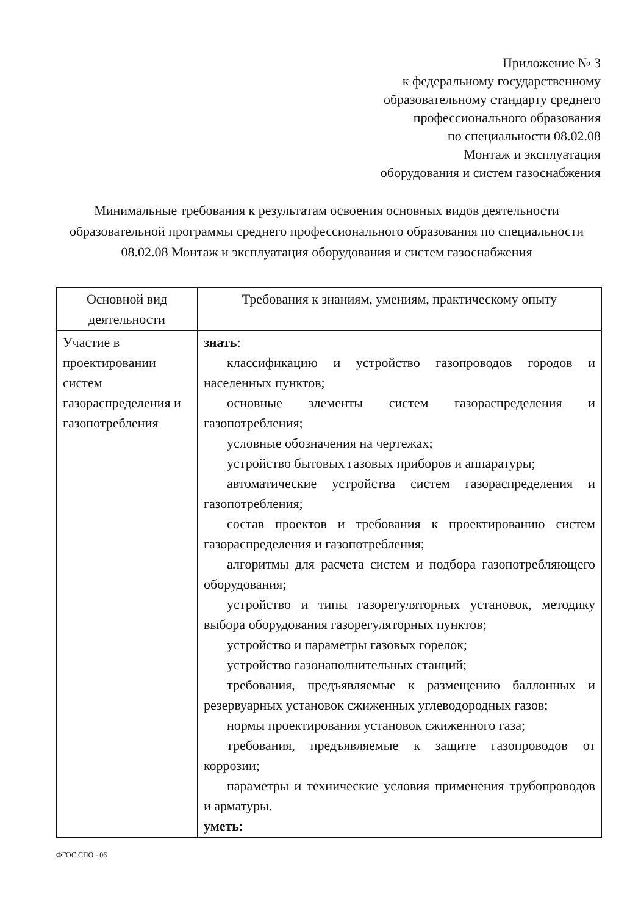Приложение № 3
к федеральному государственному
образовательному стандарту среднего
профессионального образования
по специальности 08.02.08
Монтаж и эксплуатация
оборудования и систем газоснабжения
Минимальные требования к результатам освоения основных видов деятельности образовательной программы среднего профессионального образования по специальности 08.02.08 Монтаж и эксплуатация оборудования и систем газоснабжения
| Основной вид деятельности | Требования к знаниям, умениям, практическому опыту |
| --- | --- |
| Участие в проектировании систем газораспределения и газопотребления | знать : классификацию и устройство газопроводов городов и населенных пунктов; основные элементы систем газораспределения и газопотребления; условные обозначения на чертежах; устройство бытовых газовых приборов и аппаратуры; автоматические устройства систем газораспределения и газопотребления; состав проектов и требования к проектированию систем газораспределения и газопотребления; алгоритмы для расчета систем и подбора газопотребляющего оборудования; устройство и типы газорегуляторных установок, методику выбора оборудования газорегуляторных пунктов; устройство и параметры газовых горелок; устройство газонаполнительных станций; требования, предъявляемые к размещению баллонных и резервуарных установок сжиженных углеводородных газов; нормы проектирования установок сжиженного газа; требования, предъявляемые к защите газопроводов от коррозии; параметры и технические условия применения трубопроводов и арматуры. уметь : |
ФГОС СПО - 06